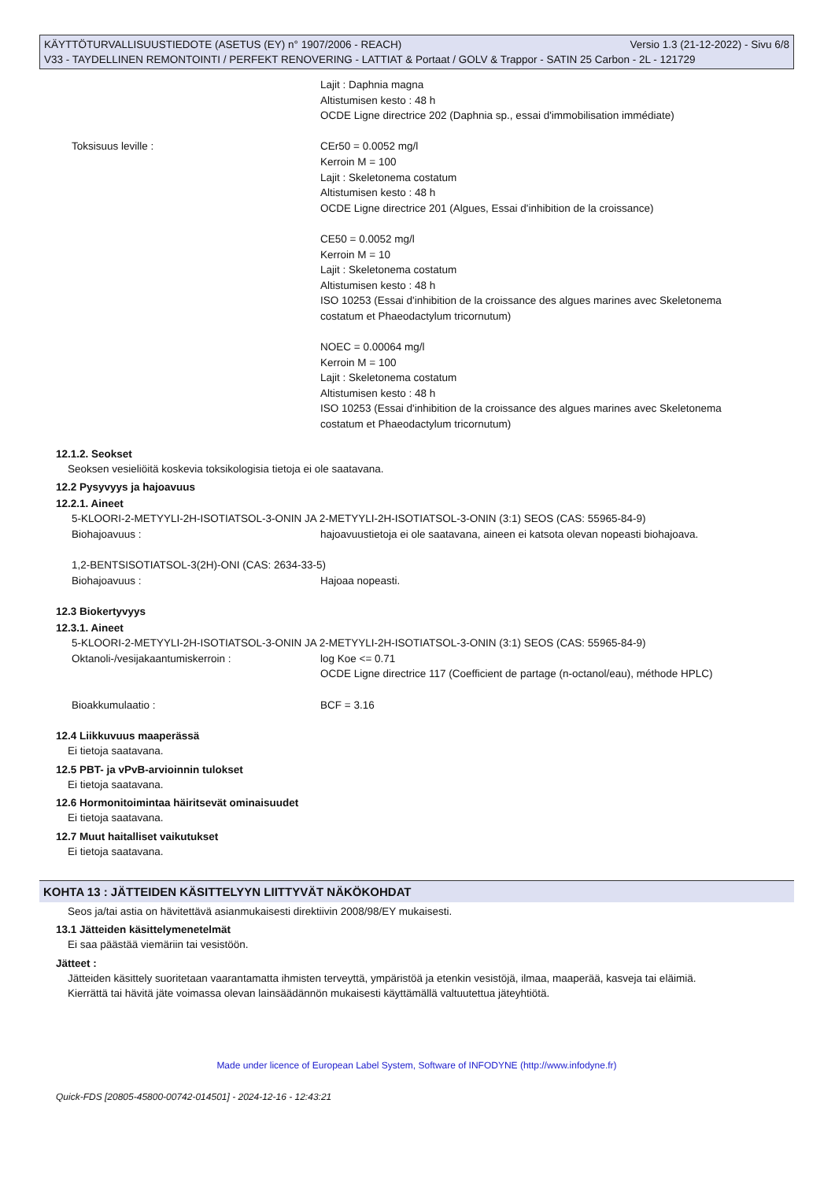KÄYTTÖTURVALLISUUSTIEDOTE (ASETUS (EY) n° 1907/2006 - REACH) Versio 1.3 (21-12-2022) - Sivu 6/8
V33 - TAYDELLINEN REMONTOINTI / PERFEKT RENOVERING - LATTIAT & Portaat / GOLV & Trappor - SATIN 25 Carbon - 2L - 121729
Lajit : Daphnia magna
Altistumisen kesto : 48 h
OCDE Ligne directrice 202 (Daphnia sp., essai d'immobilisation immédiate)
Toksisuus leville : CEr50 = 0.0052 mg/l
Kerroin M = 100
Lajit : Skeletonema costatum
Altistumisen kesto : 48 h
OCDE Ligne directrice 201 (Algues, Essai d'inhibition de la croissance)
CE50 = 0.0052 mg/l
Kerroin M = 10
Lajit : Skeletonema costatum
Altistumisen kesto : 48 h
ISO 10253 (Essai d'inhibition de la croissance des algues marines avec Skeletonema costatum et Phaeodactylum tricornutum)
NOEC = 0.00064 mg/l
Kerroin M = 100
Lajit : Skeletonema costatum
Altistumisen kesto : 48 h
ISO 10253 (Essai d'inhibition de la croissance des algues marines avec Skeletonema costatum et Phaeodactylum tricornutum)
12.1.2. Seokset
Seoksen vesieliöitä koskevia toksikologisia tietoja ei ole saatavana.
12.2 Pysyvyys ja hajoavuus
12.2.1. Aineet
5-KLOORI-2-METYYLI-2H-ISOTIATSOL-3-ONIN JA 2-METYYLI-2H-ISOTIATSOL-3-ONIN (3:1) SEOS (CAS: 55965-84-9)
Biohajoavuus : hajoavuustietoja ei ole saatavana, aineen ei katsota olevan nopeasti biohajoava.
1,2-BENTSISOTIATSOL-3(2H)-ONI (CAS: 2634-33-5)
Biohajoavuus : Hajoaa nopeasti.
12.3 Biokertyvyys
12.3.1. Aineet
5-KLOORI-2-METYYLI-2H-ISOTIATSOL-3-ONIN JA 2-METYYLI-2H-ISOTIATSOL-3-ONIN (3:1) SEOS (CAS: 55965-84-9)
Oktanoli-/vesijakaantumiskerroin : log Koe <= 0.71
OCDE Ligne directrice 117 (Coefficient de partage (n-octanol/eau), méthode HPLC)
Bioakkumulaatio : BCF = 3.16
12.4 Liikkuvuus maaperässä
Ei tietoja saatavana.
12.5 PBT- ja vPvB-arvioinnin tulokset
Ei tietoja saatavana.
12.6 Hormonitoimintaa häiritsevät ominaisuudet
Ei tietoja saatavana.
12.7 Muut haitalliset vaikutukset
Ei tietoja saatavana.
KOHTA 13 : JÄTTEIDEN KÄSITTELYYN LIITTYVÄT NÄKÖKOHDAT
Seos ja/tai astia on hävitettävä asianmukaisesti direktiivin 2008/98/EY mukaisesti.
13.1 Jätteiden käsittelymenetelmät
Ei saa päästää viemäriin tai vesistöön.
Jätteet :
Jätteiden käsittely suoritetaan vaarantamatta ihmisten terveyttä, ympäristöä ja etenkin vesistöjä, ilmaa, maaperää, kasveja tai eläimiä.
Kierrättä tai hävitä jäte voimassa olevan lainsäädännön mukaisesti käyttämällä valtuutettua jäteyhtiötä.
Made under licence of European Label System, Software of INFODYNE (http://www.infodyne.fr)
Quick-FDS [20805-45800-00742-014501] - 2024-12-16 - 12:43:21